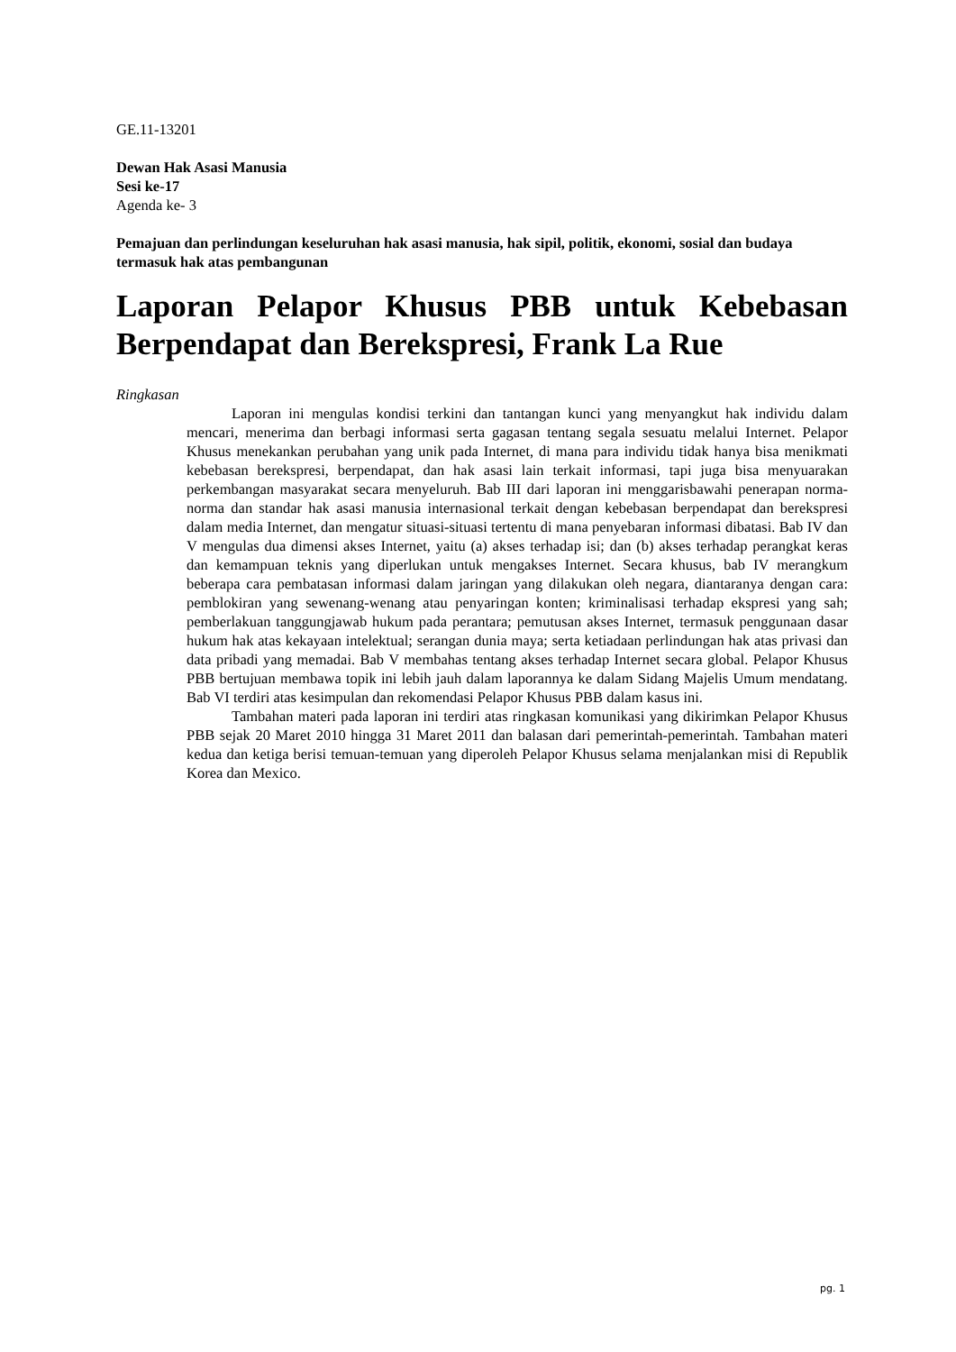GE.11-13201
Dewan Hak Asasi Manusia
Sesi ke-17
Agenda ke- 3
Pemajuan dan perlindungan keseluruhan hak asasi manusia, hak sipil, politik, ekonomi, sosial dan budaya termasuk hak atas pembangunan
Laporan Pelapor Khusus PBB untuk Kebebasan Berpendapat dan Berekspresi, Frank La Rue
Ringkasan
Laporan ini mengulas kondisi terkini dan tantangan kunci yang menyangkut hak individu dalam mencari, menerima dan berbagi informasi serta gagasan tentang segala sesuatu melalui Internet. Pelapor Khusus menekankan perubahan yang unik pada Internet, di mana para individu tidak hanya bisa menikmati kebebasan berekspresi, berpendapat, dan hak asasi lain terkait informasi, tapi juga bisa menyuarakan perkembangan masyarakat secara menyeluruh. Bab III dari laporan ini menggarisbawahi penerapan norma-norma dan standar hak asasi manusia internasional terkait dengan kebebasan berpendapat dan berekspresi dalam media Internet, dan mengatur situasi-situasi tertentu di mana penyebaran informasi dibatasi. Bab IV dan V mengulas dua dimensi akses Internet, yaitu (a) akses terhadap isi; dan (b) akses terhadap perangkat keras dan kemampuan teknis yang diperlukan untuk mengakses Internet. Secara khusus, bab IV merangkum beberapa cara pembatasan informasi dalam jaringan yang dilakukan oleh negara, diantaranya dengan cara: pemblokiran yang sewenang-wenang atau penyaringan konten; kriminalisasi terhadap ekspresi yang sah; pemberlakuan tanggungjawab hukum pada perantara; pemutusan akses Internet, termasuk penggunaan dasar hukum hak atas kekayaan intelektual; serangan dunia maya; serta ketiadaan perlindungan hak atas privasi dan data pribadi yang memadai. Bab V membahas tentang akses terhadap Internet secara global. Pelapor Khusus PBB bertujuan membawa topik ini lebih jauh dalam laporannya ke dalam Sidang Majelis Umum mendatang. Bab VI terdiri atas kesimpulan dan rekomendasi Pelapor Khusus PBB dalam kasus ini.
Tambahan materi pada laporan ini terdiri atas ringkasan komunikasi yang dikirimkan Pelapor Khusus PBB sejak 20 Maret 2010 hingga 31 Maret 2011 dan balasan dari pemerintah-pemerintah. Tambahan materi kedua dan ketiga berisi temuan-temuan yang diperoleh Pelapor Khusus selama menjalankan misi di Republik Korea dan Mexico.
pg. 1